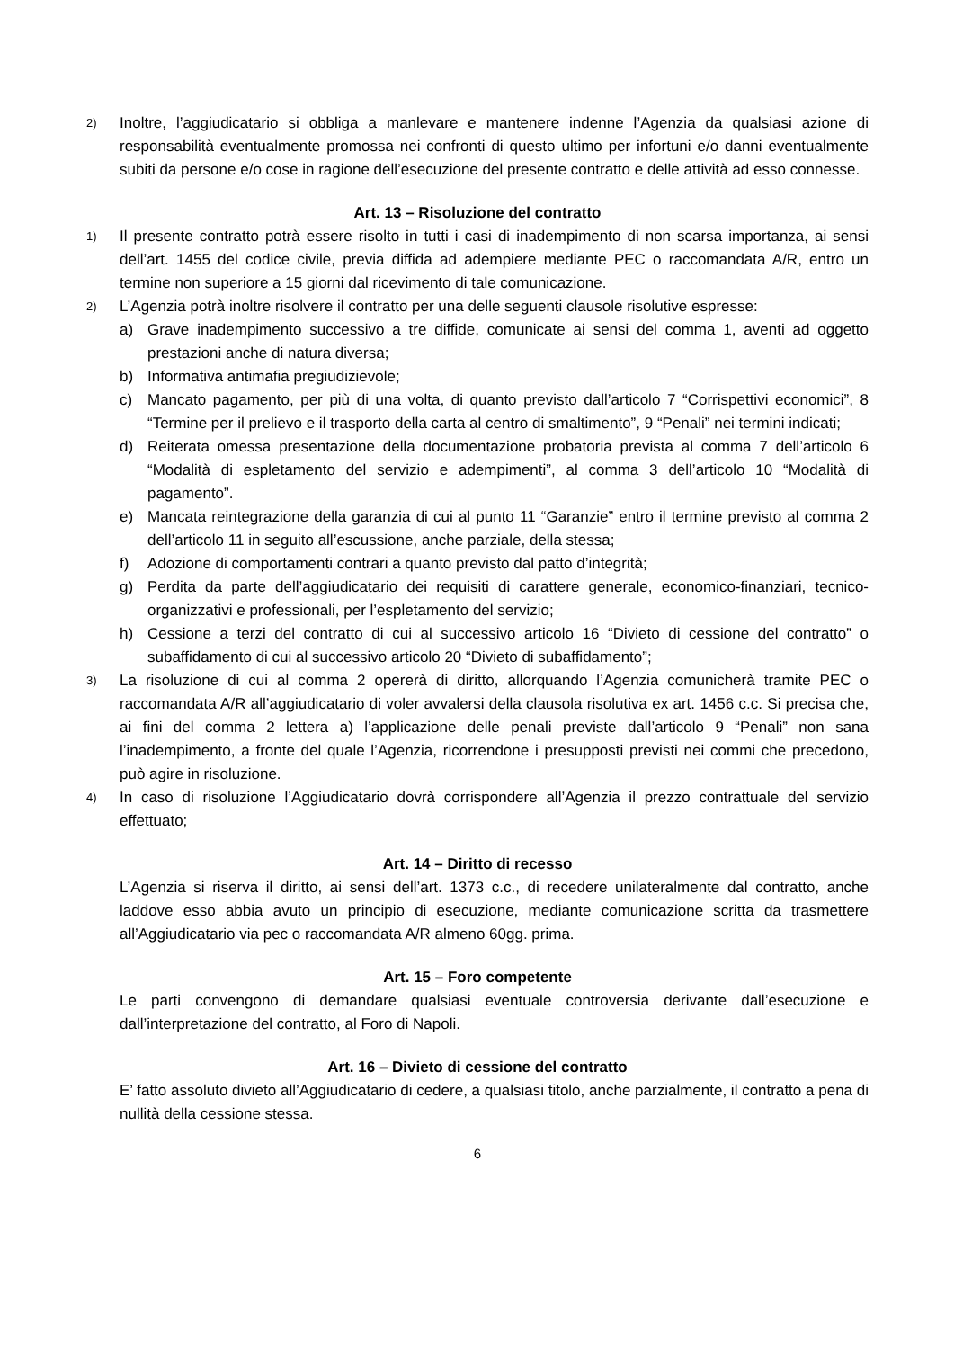2) Inoltre, l’aggiudicatario si obbliga a manlevare e mantenere indenne l’Agenzia da qualsiasi azione di responsabilità eventualmente promossa nei confronti di questo ultimo per infortuni e/o danni eventualmente subiti da persone e/o cose in ragione dell’esecuzione del presente contratto e delle attività ad esso connesse.
Art. 13 – Risoluzione del contratto
1) Il presente contratto potrà essere risolto in tutti i casi di inadempimento di non scarsa importanza, ai sensi dell’art. 1455 del codice civile, previa diffida ad adempiere mediante PEC o raccomandata A/R, entro un termine non superiore a 15 giorni dal ricevimento di tale comunicazione.
2) L’Agenzia potrà inoltre risolvere il contratto per una delle seguenti clausole risolutive espresse:
a) Grave inadempimento successivo a tre diffide, comunicate ai sensi del comma 1, aventi ad oggetto prestazioni anche di natura diversa;
b) Informativa antimafia pregiudizievole;
c) Mancato pagamento, per più di una volta, di quanto previsto dall’articolo 7 “Corrispettivi economici”, 8 “Termine per il prelievo e il trasporto della carta al centro di smaltimento”, 9 “Penali” nei termini indicati;
d) Reiterata omessa presentazione della documentazione probatoria prevista al comma 7 dell’articolo 6 “Modalità di espletamento del servizio e adempimenti”, al comma 3 dell’articolo 10 “Modalità di pagamento”.
e) Mancata reintegrazione della garanzia di cui al punto 11 “Garanzie” entro il termine previsto al comma 2 dell’articolo 11 in seguito all’escussione, anche parziale, della stessa;
f) Adozione di comportamenti contrari a quanto previsto dal patto d’integrità;
g) Perdita da parte dell’aggiudicatario dei requisiti di carattere generale, economico-finanziari, tecnico-organizzativi e professionali, per l’espletamento del servizio;
h) Cessione a terzi del contratto di cui al successivo articolo 16 “Divieto di cessione del contratto” o subaffidamento di cui al successivo articolo 20 “Divieto di subaffidamento”;
3) La risoluzione di cui al comma 2 opererà di diritto, allorquando l’Agenzia comunicherà tramite PEC o raccomandata A/R all’aggiudicatario di voler avvalersi della clausola risolutiva ex art. 1456 c.c. Si precisa che, ai fini del comma 2 lettera a) l’applicazione delle penali previste dall’articolo 9 “Penali” non sana l’inadempimento, a fronte del quale l’Agenzia, ricorrendone i presupposti previsti nei commi che precedono, può agire in risoluzione.
4) In caso di risoluzione l’Aggiudicatario dovrà corrispondere all’Agenzia il prezzo contrattuale del servizio effettuato;
Art. 14 – Diritto di recesso
L’Agenzia si riserva il diritto, ai sensi dell’art. 1373 c.c., di recedere unilateralmente dal contratto, anche laddove esso abbia avuto un principio di esecuzione, mediante comunicazione scritta da trasmettere all’Aggiudicatario via pec o raccomandata A/R almeno 60gg. prima.
Art. 15 – Foro competente
Le parti convengono di demandare qualsiasi eventuale controversia derivante dall’esecuzione e dall’interpretazione del contratto, al Foro di Napoli.
Art. 16 – Divieto di cessione del contratto
E’ fatto assoluto divieto all’Aggiudicatario di cedere, a qualsiasi titolo, anche parzialmente, il contratto a pena di nullità della cessione stessa.
6